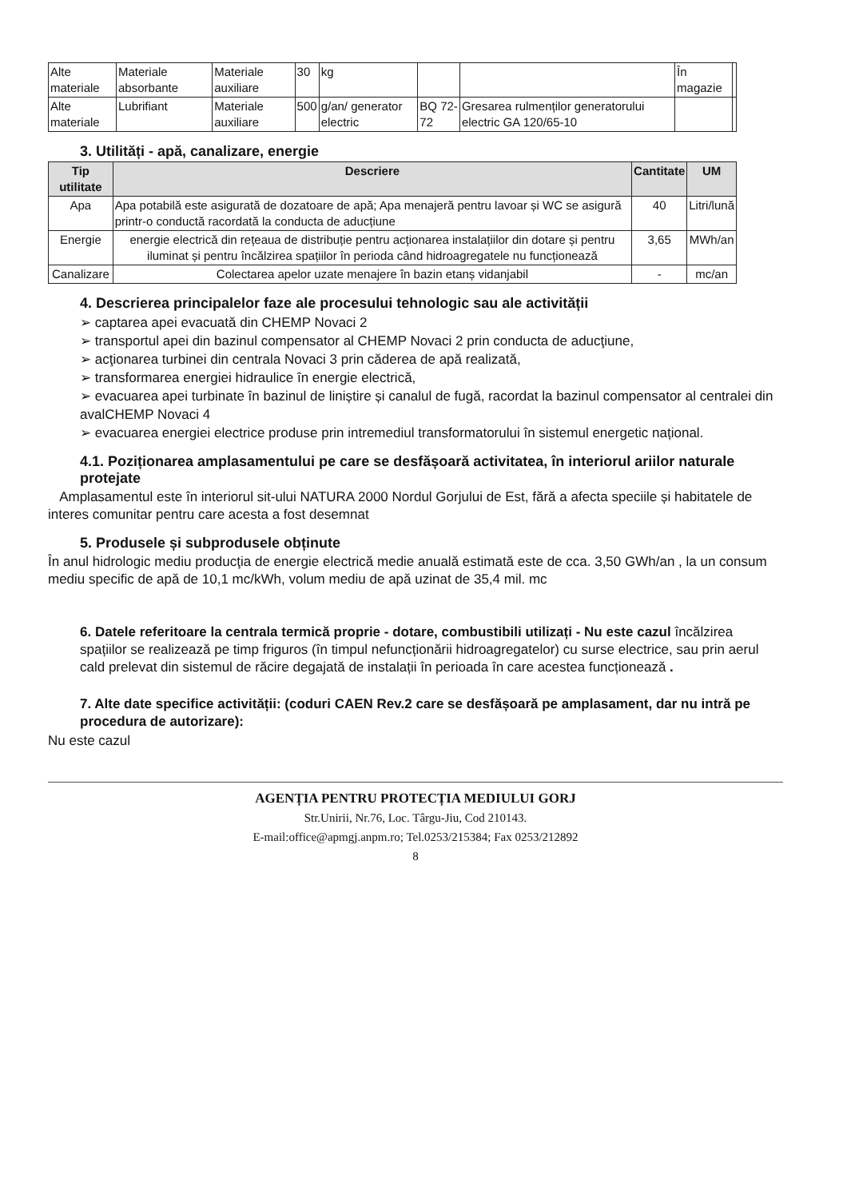| Alte materiale | Materiale absorbante | Materiale auxiliare | 30 | kg | | | În magazie | |
| Alte materiale | Lubrifiant | Materiale auxiliare | 500 | g/an/ generator electric | BQ 72-72 | Gresarea rulmenților generatorului electric GA 120/65-10 | | |
3. Utilități - apă, canalizare, energie
| Tip utilitate | Descriere | Cantitate | UM |
| --- | --- | --- | --- |
| Apa | Apa potabilă este asigurată de dozatoare de apă; Apa menajeră pentru lavoar și WC se asigură printr-o conductă racordată la conducta de aducțiune | 40 | Litri/lună |
| Energie | energie electrică din rețeaua de distribuție pentru acționarea instalațiilor din dotare și pentru iluminat și pentru încălzirea spațiilor în perioda când hidroagregatele nu funcționează | 3,65 | MWh/an |
| Canalizare | Colectarea apelor uzate menajere în bazin etanș vidanjabil | - | mc/an |
4. Descrierea principalelor faze ale procesului tehnologic sau ale activității
➢ captarea apei evacuată din CHEMP Novaci 2
➢ transportul apei din bazinul compensator al CHEMP Novaci 2 prin conducta de aducţiune,
➢ acţionarea turbinei din centrala Novaci 3 prin căderea de apă realizată,
➢ transformarea energiei hidraulice în energie electrică,
➢ evacuarea apei turbinate în bazinul de liniștire și canalul de fugă, racordat la bazinul compensator al centralei din avalCHEMP Novaci 4
➢ evacuarea energiei electrice produse prin intremediul transformatorului în sistemul energetic național.
4.1. Poziționarea amplasamentului pe care se desfășoară activitatea, în interiorul ariilor naturale protejate
Amplasamentul este în interiorul sit-ului NATURA 2000 Nordul Gorjului de Est, fără a afecta speciile și habitatele de interes comunitar pentru care acesta a fost desemnat
5. Produsele și subprodusele obținute
În anul hidrologic mediu producţia de energie electrică medie anuală estimată este de cca. 3,50 GWh/an , la un consum mediu specific de apă de 10,1 mc/kWh, volum mediu de apă uzinat de 35,4 mil. mc
6. Datele referitoare la centrala termică proprie - dotare, combustibili utilizați - Nu este cazul încălzirea spațiilor se realizează pe timp friguros (în timpul nefuncționării hidroagregatelor) cu surse electrice, sau prin aerul cald prelevat din sistemul de răcire degajată de instalații în perioada în care acestea funcționează .
7. Alte date specifice activității: (coduri CAEN Rev.2 care se desfășoară pe amplasament, dar nu intră pe procedura de autorizare):
Nu este cazul
AGENȚIA PENTRU PROTECȚIA MEDIULUI GORJ
Str.Unirii, Nr.76, Loc. Târgu-Jiu, Cod 210143.
E-mail:office@apmgj.anpm.ro; Tel.0253/215384; Fax 0253/212892
8